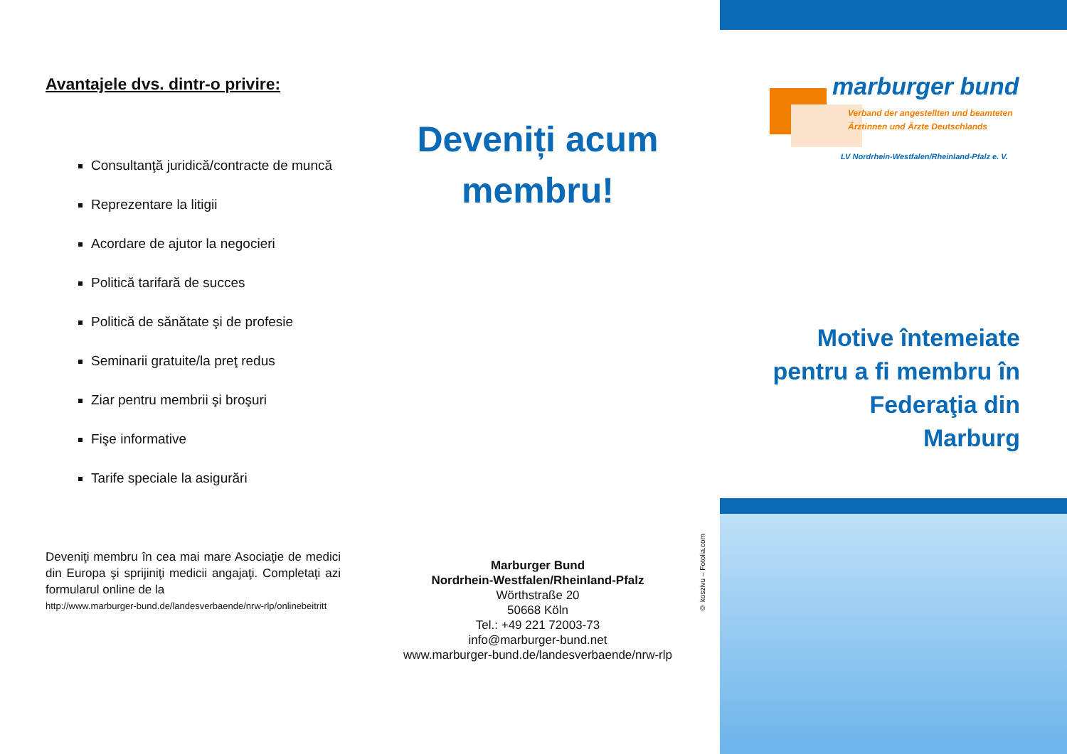Avantajele dvs. dintr-o privire:
Consultanţă juridică/contracte de muncă
Reprezentare la litigii
Acordare de ajutor la negocieri
Politică tarifară de succes
Politică de sănătate şi de profesie
Seminarii gratuite/la preţ redus
Ziar pentru membrii şi broşuri
Fişe informative
Tarife speciale la asigurări
Deveniţi membru în cea mai mare Asociaţie de medici din Europa şi sprijiniţi medicii angajaţi. Completaţi azi formularul online de la
http://www.marburger-bund.de/landesverbaende/nrw-rlp/onlinebeitritt
Deveniți acum membru!
Marburger Bund
Nordrhein-Westfalen/Rheinland-Pfalz
Wörthstraße 20
50668 Köln
Tel.: +49 221 72003-73
info@marburger-bund.net
www.marburger-bund.de/landesverbaende/nrw-rlp
marburger bund
Verband der angestellten und beamteten
Ärztinnen und Ärzte Deutschlands
LV Nordrhein-Westfalen/Rheinland-Pfalz e. V.
Motive întemeiate
pentru a fi membru în
Federaţia din
Marburg
© koszivu – Fotolia.com